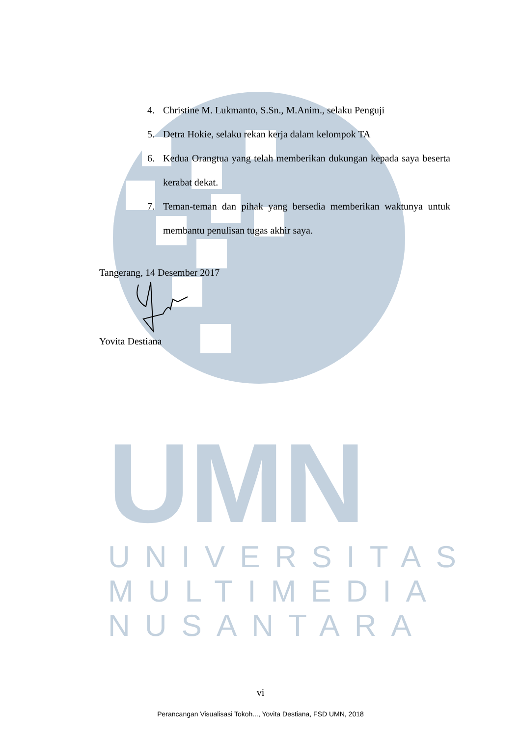UMN
UNIVERSITAS
MULTIMEDIA
NUSANTARA
4. Christine M. Lukmanto, S.Sn., M.Anim., selaku Penguji
5. Detra Hokie, selaku rekan kerja dalam kelompok TA
6. Kedua Orangtua yang telah memberikan dukungan kepada saya beserta kerabat dekat.
7. Teman-teman dan pihak yang bersedia memberikan waktunya untuk membantu penulisan tugas akhir saya.
Tangerang, 14 Desember 2017 Yovita Destiana
vi
Perancangan Visualisasi Tokoh..., Yovita Destiana, FSD UMN, 2018